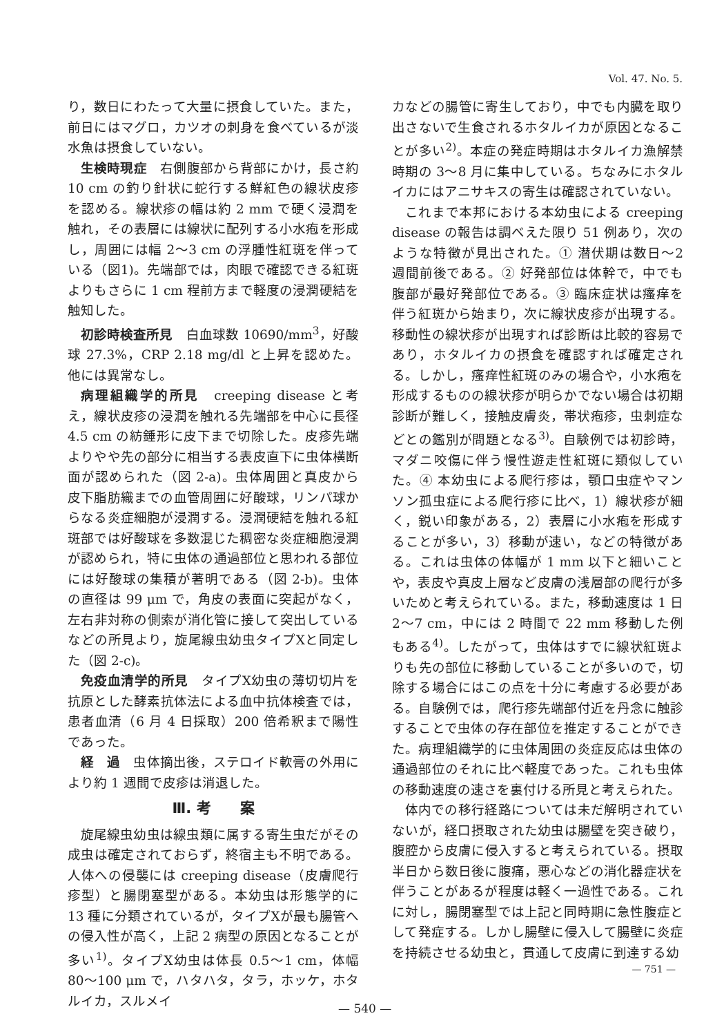Vol. 47. No. 5.
り，数日にわたって大量に摂食していた。また，前日にはマグロ，カツオの刺身を食べているが淡水魚は摂食していない。
生検時現症　右側腹部から背部にかけ，長さ約10 cm の釣り針状に蛇行する鮮紅色の線状皮疹を認める。線状疹の幅は約 2 mm で硬く浸潤を触れ，その表層には線状に配列する小水疱を形成し，周囲には幅 2〜3 cm の浮腫性紅斑を伴っている（図1)。先端部では，肉眼で確認できる紅斑よりもさらに 1 cm 程前方まで軽度の浸潤硬結を触知した。
初診時検査所見　白血球数 10690/mm<sup>3</sup>，好酸球 27.3%，CRP 2.18 mg/dl と上昇を認めた。他には異常なし。
病理組織学的所見　creeping disease と考え，線状皮疹の浸潤を触れる先端部を中心に長径 4.5 cm の紡錘形に皮下まで切除した。皮疹先端よりやや先の部分に相当する表皮直下に虫体横断面が認められた（図 2-a)。虫体周囲と真皮から皮下脂肪織までの血管周囲に好酸球，リンパ球からなる炎症細胞が浸潤する。浸潤硬結を触れる紅斑部では好酸球を多数混じた稠密な炎症細胞浸潤が認められ，特に虫体の通過部位と思われる部位には好酸球の集積が著明である（図 2-b)。虫体の直径は 99 μm で，角皮の表面に突起がなく，左右非対称の側索が消化管に接して突出しているなどの所見より，旋尾線虫幼虫タイプXと同定した（図 2-c)。
免疫血清学的所見　タイプX幼虫の薄切切片を抗原とした酵素抗体法による血中抗体検査では，患者血清（6 月 4 日採取）200 倍希釈まで陽性であった。
経　過　虫体摘出後，ステロイド軟膏の外用により約 1 週間で皮疹は消退した。
Ⅲ. 考　　案
旋尾線虫幼虫は線虫類に属する寄生虫だがその成虫は確定されておらず，終宿主も不明である。人体への侵襲には creeping disease（皮膚爬行疹型）と腸閉塞型がある。本幼虫は形態学的に 13 種に分類されているが，タイプXが最も腸管への侵入性が高く，上記 2 病型の原因となることが多い<sup>1)</sup>。タイプX幼虫は体長 0.5〜1 cm，体幅 80〜100 μm で，ハタハタ，タラ，ホッケ，ホタルイカ，スルメイ
カなどの腸管に寄生しており，中でも内臓を取り出さないで生食されるホタルイカが原因となることが多い<sup>2)</sup>。本症の発症時期はホタルイカ漁解禁時期の 3〜8 月に集中している。ちなみにホタルイカにはアニサキスの寄生は確認されていない。
これまで本邦における本幼虫による creeping disease の報告は調べえた限り 51 例あり，次のような特徴が見出された。① 潜伏期は数日〜2 週間前後である。② 好発部位は体幹で，中でも腹部が最好発部位である。③ 臨床症状は瘙痒を伴う紅斑から始まり，次に線状皮疹が出現する。移動性の線状疹が出現すれば診断は比較的容易であり，ホタルイカの摂食を確認すれば確定される。しかし，瘙痒性紅斑のみの場合や，小水疱を形成するものの線状疹が明らかでない場合は初期診断が難しく，接触皮膚炎，帯状疱疹，虫刺症などとの鑑別が問題となる<sup>3)</sup>。自験例では初診時，マダニ咬傷に伴う慢性遊走性紅斑に類似していた。④ 本幼虫による爬行疹は，顎口虫症やマンソン孤虫症による爬行疹に比べ，1）線状疹が細く，鋭い印象がある，2）表層に小水疱を形成することが多い，3）移動が速い，などの特徴がある。これは虫体の体幅が 1 mm 以下と細いことや，表皮や真皮上層など皮膚の浅層部の爬行が多いためと考えられている。また，移動速度は 1 日 2〜7 cm，中には 2 時間で 22 mm 移動した例もある<sup>4)</sup>。したがって，虫体はすでに線状紅斑よりも先の部位に移動していることが多いので，切除する場合にはこの点を十分に考慮する必要がある。自験例では，爬行疹先端部付近を丹念に触診することで虫体の存在部位を推定することができた。病理組織学的に虫体周囲の炎症反応は虫体の通過部位のそれに比べ軽度であった。これも虫体の移動速度の速さを裏付ける所見と考えられた。
体内での移行経路については未だ解明されていないが，経口摂取された幼虫は腸壁を突き破り，腹腔から皮膚に侵入すると考えられている。摂取半日から数日後に腹痛，悪心などの消化器症状を伴うことがあるが程度は軽く一過性である。これに対し，腸閉塞型では上記と同時期に急性腹症として発症する。しかし腸壁に侵入して腸壁に炎症を持続させる幼虫と，貫通して皮膚に到達する幼
— 751 —
— 540 —